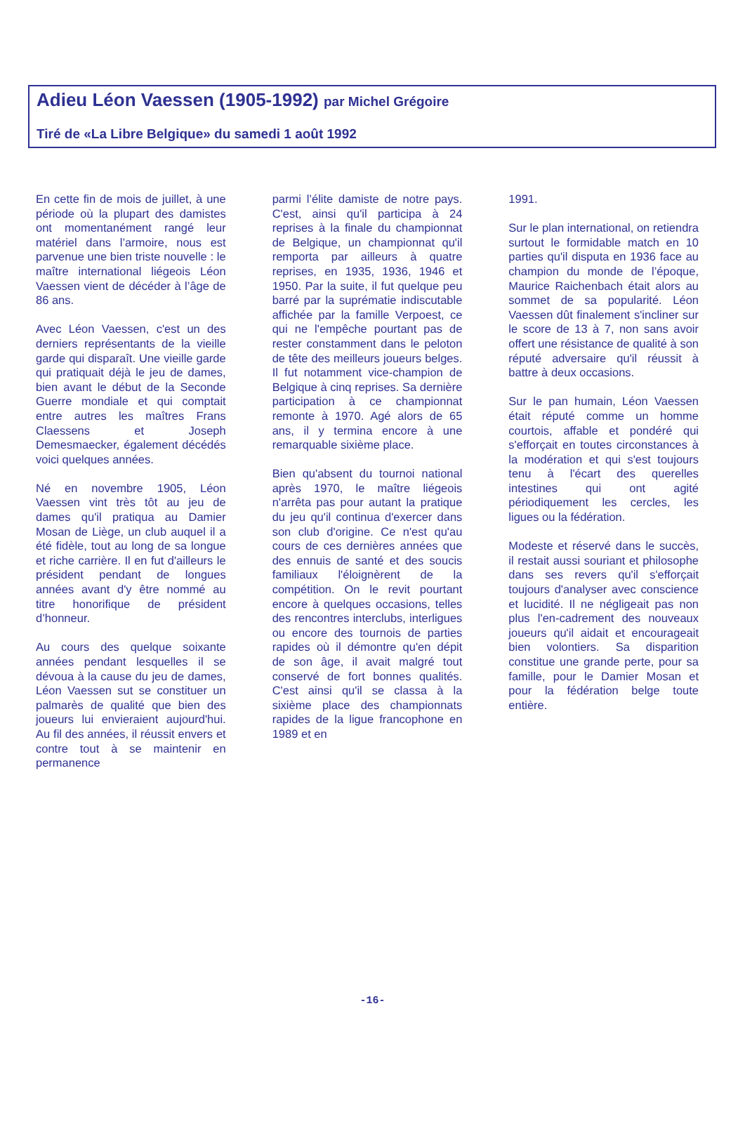Adieu Léon Vaessen (1905-1992) par Michel Grégoire
Tiré de «La Libre Belgique» du samedi 1 août 1992
En cette fin de mois de juillet, à une période où la plupart des damistes ont momentanément rangé leur matériel dans l’armoire, nous est parvenue une bien triste nouvelle : le maître international liégeois Léon Vaessen vient de décéder à l’âge de 86 ans.
Avec Léon Vaessen, c'est un des derniers représentants de la vieille garde qui disparaît. Une vieille garde qui pratiquait déjà le jeu de dames, bien avant le début de la Seconde Guerre mondiale et qui comptait entre autres les maîtres Frans Claessens et Joseph Demesmaecker, également décédés voici quelques années.
Né en novembre 1905, Léon Vaessen vint très tôt au jeu de dames qu'il pratiqua au Damier Mosan de Liège, un club auquel il a été fidèle, tout au long de sa longue et riche carrière. Il en fut d'ailleurs le président pendant de longues années avant d'y être nommé au titre honorifique de président d’honneur.
Au cours des quelque soixante années pendant lesquelles il se dévoua à la cause du jeu de dames, Léon Vaessen sut se constituer un palmarès de qualité que bien des joueurs lui envieraient aujourd'hui. Au fil des années, il réussit envers et contre tout à se maintenir en permanence
parmi l’élite damiste de notre pays. C'est, ainsi qu'il participa à 24 reprises à la finale du championnat de Belgique, un championnat qu'il remporta par ailleurs à quatre reprises, en 1935, 1936, 1946 et 1950. Par la suite, il fut quelque peu barré par la suprématie indiscutable affichée par la famille Verpoest, ce qui ne l'empêche pourtant pas de rester constamment dans le peloton de tête des meilleurs joueurs belges. Il fut notamment vice-champion de Belgique à cinq reprises. Sa dernière participation à ce championnat remonte à 1970. Agé alors de 65 ans, il y termina encore à une remarquable sixième place.
Bien qu'absent du tournoi national après 1970, le maître liégeois n'arrêta pas pour autant la pratique du jeu qu'il continua d'exercer dans son club d'origine. Ce n'est qu'au cours de ces dernières années que des ennuis de santé et des soucis familiaux l'éloignèrent de la compétition. On le revit pourtant encore à quelques occasions, telles des rencontres interclubs, interligues ou encore des tournois de parties rapides où il démontre qu'en dépit de son âge, il avait malgré tout conservé de fort bonnes qualités. C'est ainsi qu'il se classa à la sixième place des championnats rapides de la ligue francophone en 1989 et en
1991.
Sur le plan international, on retiendra surtout le formidable match en 10 parties qu'il disputa en 1936 face au champion du monde de l’époque, Maurice Raichenbach était alors au sommet de sa popularité. Léon Vaessen dût finalement s'incliner sur le score de 13 à 7, non sans avoir offert une résistance de qualité à son réputé adversaire qu'il réussit à battre à deux occasions.
Sur le pan humain, Léon Vaessen était réputé comme un homme courtois, affable et pondéré qui s'efforçait en toutes circonstances à la modération et qui s'est toujours tenu à l'écart des querelles intestines qui ont agité périodiquement les cercles, les ligues ou la fédération.
Modeste et réservé dans le succès, il restait aussi souriant et philosophe dans ses revers qu'il s'efforçait toujours d'analyser avec conscience et lucidité. Il ne négligeait pas non plus l'en-cadrement des nouveaux joueurs qu'il aidait et encourageait bien volontiers. Sa disparition constitue une grande perte, pour sa famille, pour le Damier Mosan et pour la fédération belge toute entière.
-16-